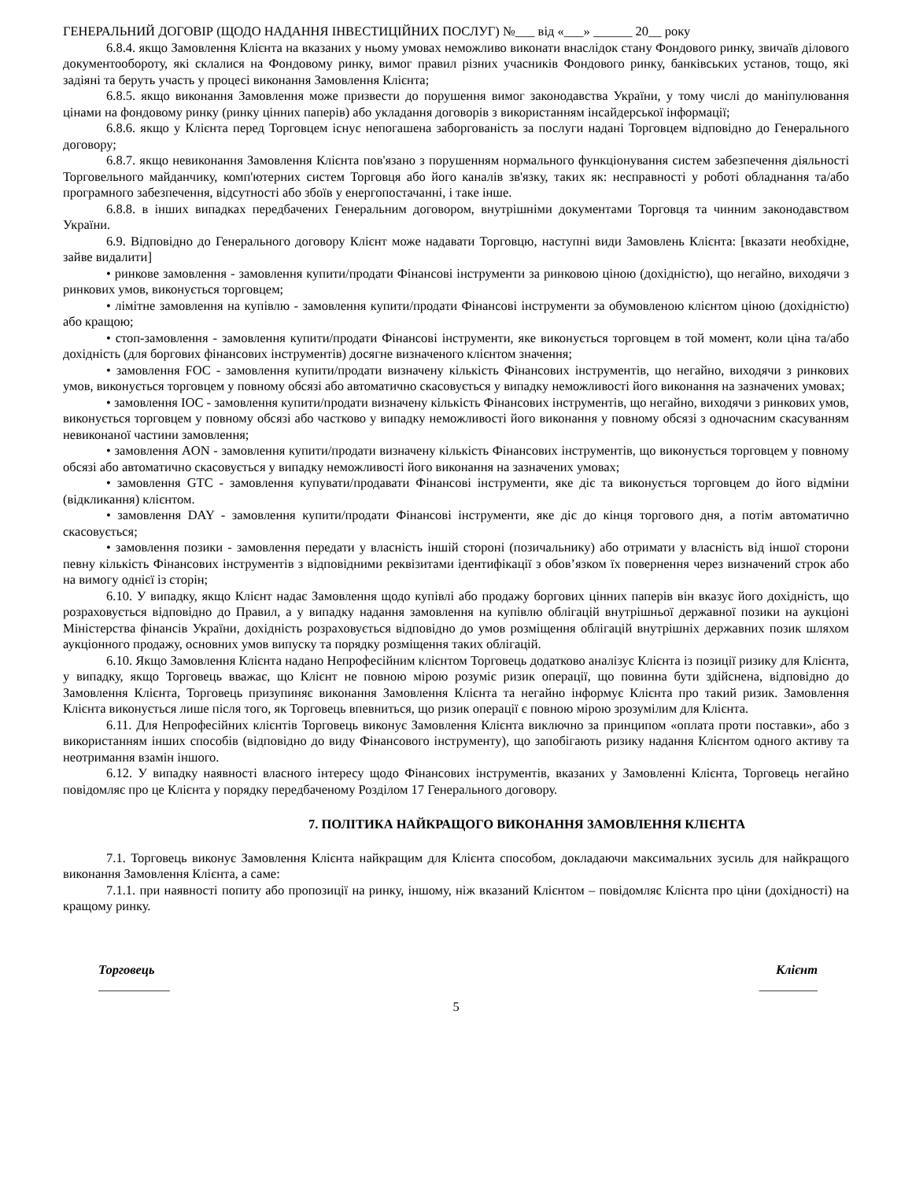ГЕНЕРАЛЬНИЙ ДОГОВІР (ЩОДО НАДАННЯ ІНВЕСТИЦІЙНИХ ПОСЛУГ) №___ від «___» ______ 20__ року
6.8.4. якщо Замовлення Клієнта на вказаних у ньому умовах неможливо виконати внаслідок стану Фондового ринку, звичаїв ділового документообороту, які склалися на Фондовому ринку, вимог правил різних учасників Фондового ринку, банківських установ, тощо, які задіяні та беруть участь у процесі виконання Замовлення Клієнта;
6.8.5. якщо виконання Замовлення може призвести до порушення вимог законодавства України, у тому числі до маніпулювання цінами на фондовому ринку (ринку цінних паперів) або укладання договорів з використанням інсайдерської інформації;
6.8.6. якщо у Клієнта перед Торговцем існує непогашена заборгованість за послуги надані Торговцем відповідно до Генерального договору;
6.8.7. якщо невиконання Замовлення Клієнта пов'язано з порушенням нормального функціонування систем забезпечення діяльності Торговельного майданчику, комп'ютерних систем Торговця або його каналів зв'язку, таких як: несправності у роботі обладнання та/або програмного забезпечення, відсутності або збоїв у енергопостачанні, і таке інше.
6.8.8. в інших випадках передбачених Генеральним договором, внутрішніми документами Торговця та чинним законодавством України.
6.9. Відповідно до Генерального договору Клієнт може надавати Торговцю, наступні види Замовлень Клієнта: [вказати необхідне, зайве видалити]
• ринкове замовлення - замовлення купити/продати Фінансові інструменти за ринковою ціною (дохідністю), що негайно, виходячи з ринкових умов, виконується торговцем;
• лімітне замовлення на купівлю - замовлення купити/продати Фінансові інструменти за обумовленою клієнтом ціною (дохідністю) або кращою;
• стоп-замовлення - замовлення купити/продати Фінансові інструменти, яке виконується торговцем в той момент, коли ціна та/або дохідність (для боргових фінансових інструментів) досягне визначеного клієнтом значення;
• замовлення FOC - замовлення купити/продати визначену кількість Фінансових інструментів, що негайно, виходячи з ринкових умов, виконується торговцем у повному обсязі або автоматично скасовується у випадку неможливості його виконання на зазначених умовах;
• замовлення IOC - замовлення купити/продати визначену кількість Фінансових інструментів, що негайно, виходячи з ринкових умов, виконується торговцем у повному обсязі або частково у випадку неможливості його виконання у повному обсязі з одночасним скасуванням невиконаної частини замовлення;
• замовлення AON - замовлення купити/продати визначену кількість Фінансових інструментів, що виконується торговцем у повному обсязі або автоматично скасовується у випадку неможливості його виконання на зазначених умовах;
• замовлення GTC - замовлення купувати/продавати Фінансові інструменти, яке діє та виконується торговцем до його відміни (відкликання) клієнтом.
• замовлення DAY - замовлення купити/продати Фінансові інструменти, яке діє до кінця торгового дня, а потім автоматично скасовується;
• замовлення позики - замовлення передати у власність іншій стороні (позичальнику) або отримати у власність від іншої сторони певну кількість Фінансових інструментів з відповідними реквізитами ідентифікації з обов’язком їх повернення через визначений строк або на вимогу однієї із сторін;
6.10. У випадку, якщо Клієнт надає Замовлення щодо купівлі або продажу боргових цінних паперів він вказує його дохідність, що розраховується відповідно до Правил, а у випадку надання замовлення на купівлю облігацій внутрішньої державної позики на аукціоні Міністерства фінансів України, дохідність розраховується відповідно до умов розміщення облігацій внутрішніх державних позик шляхом аукціонного продажу, основних умов випуску та порядку розміщення таких облігацій.
6.10. Якщо Замовлення Клієнта надано Непрофесійним клієнтом Торговець додатково аналізує Клієнта із позиції ризику для Клієнта, у випадку, якщо Торговець вважає, що Клієнт не повною мірою розуміє ризик операції, що повинна бути здійснена, відповідно до Замовлення Клієнта, Торговець призупиняє виконання Замовлення Клієнта та негайно інформує Клієнта про такий ризик. Замовлення Клієнта виконується лише після того, як Торговець впевниться, що ризик операції є повною мірою зрозумілим для Клієнта.
6.11. Для Непрофесійних клієнтів Торговець виконує Замовлення Клієнта виключно за принципом «оплата проти поставки», або з використанням інших способів (відповідно до виду Фінансового інструменту), що запобігають ризику надання Клієнтом одного активу та неотримання взамін іншого.
6.12. У випадку наявності власного інтересу щодо Фінансових інструментів, вказаних у Замовленні Клієнта, Торговець негайно повідомляє про це Клієнта у порядку передбаченому Розділом 17 Генерального договору.
7. ПОЛІТИКА НАЙКРАЩОГО ВИКОНАННЯ ЗАМОВЛЕННЯ КЛІЄНТА
7.1. Торговець виконує Замовлення Клієнта найкращим для Клієнта способом, докладаючи максимальних зусиль для найкращого виконання Замовлення Клієнта, а саме:
7.1.1. при наявності попиту або пропозиції на ринку, іншому, ніж вказаний Клієнтом – повідомляє Клієнта про ціни (дохідності) на кращому ринку.
Торговець
___________
Клієнт
_________
5